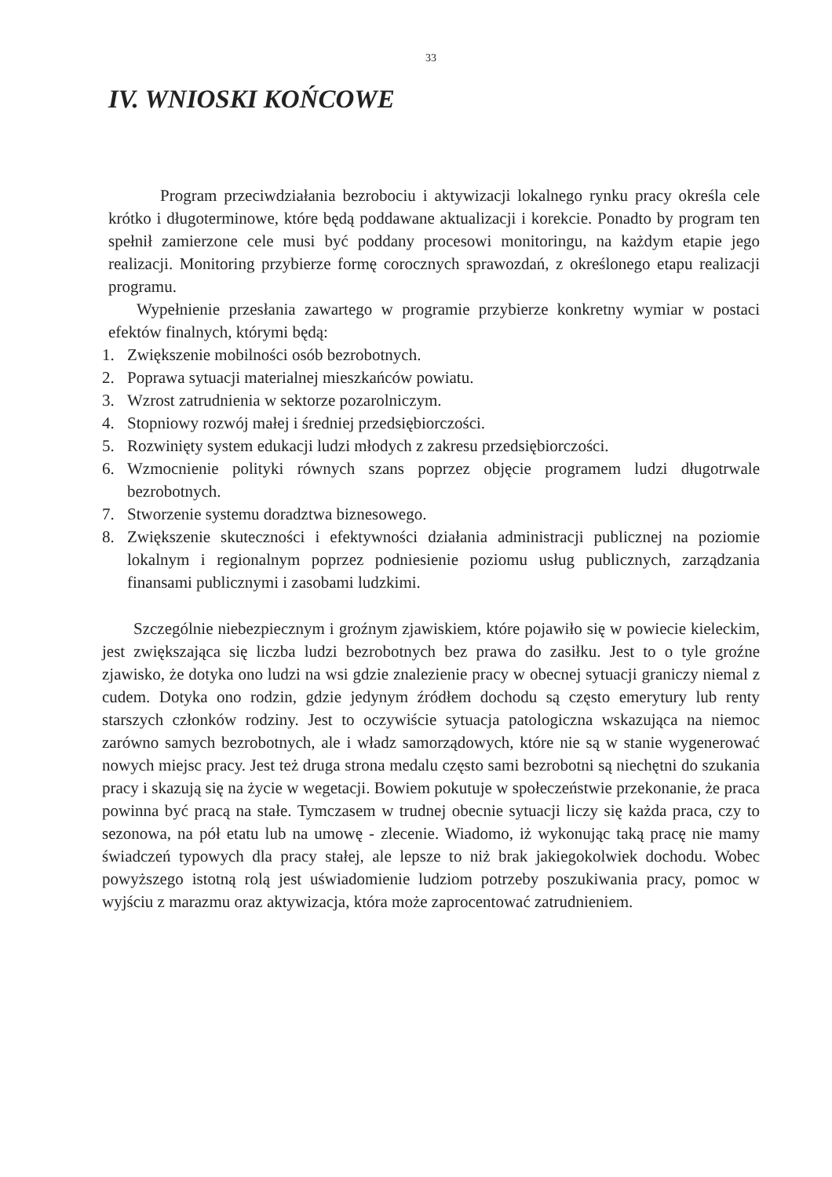33
IV. WNIOSKI KOŃCOWE
Program przeciwdziałania bezrobociu i aktywizacji lokalnego rynku pracy określa cele krótko i długoterminowe, które będą poddawane aktualizacji i korekcie. Ponadto by program ten spełnił zamierzone cele musi być poddany procesowi monitoringu, na każdym etapie jego realizacji. Monitoring przybierze formę corocznych sprawozdań, z określonego etapu realizacji programu.
Wypełnienie przesłania zawartego w programie przybierze konkretny wymiar w postaci efektów finalnych, którymi będą:
1. Zwiększenie mobilności osób bezrobotnych.
2. Poprawa sytuacji materialnej mieszkańców powiatu.
3. Wzrost zatrudnienia w sektorze pozarolniczym.
4. Stopniowy rozwój małej i średniej przedsiębiorczości.
5. Rozwinięty system edukacji ludzi młodych z zakresu przedsiębiorczości.
6. Wzmocnienie polityki równych szans poprzez objęcie programem ludzi długotrwale bezrobotnych.
7. Stworzenie systemu doradztwa biznesowego.
8. Zwiększenie skuteczności i efektywności działania administracji publicznej na poziomie lokalnym i regionalnym poprzez podniesienie poziomu usług publicznych, zarządzania finansami publicznymi i zasobami ludzkimi.
Szczególnie niebezpiecznym i groźnym zjawiskiem, które pojawiło się w powiecie kieleckim, jest zwiększająca się liczba ludzi bezrobotnych bez prawa do zasiłku. Jest to o tyle groźne zjawisko, że dotyka ono ludzi na wsi gdzie znalezienie pracy w obecnej sytuacji graniczy niemal z cudem. Dotyka ono rodzin, gdzie jedynym źródłem dochodu są często emerytury lub renty starszych członków rodziny. Jest to oczywiście sytuacja patologiczna wskazująca na niemoc zarówno samych bezrobotnych, ale i władz samorządowych, które nie są w stanie wygenerować nowych miejsc pracy. Jest też druga strona medalu często sami bezrobotni są niechętni do szukania pracy i skazują się na życie w wegetacji. Bowiem pokutuje w społeczeństwie przekonanie, że praca powinna być pracą na stałe. Tymczasem w trudnej obecnie sytuacji liczy się każda praca, czy to sezonowa, na pół etatu lub na umowę - zlecenie. Wiadomo, iż wykonując taką pracę nie mamy świadczeń typowych dla pracy stałej, ale lepsze to niż brak jakiegokolwiek dochodu. Wobec powyższego istotną rolą jest uświadomienie ludziom potrzeby poszukiwania pracy, pomoc w wyjściu z marazmu oraz aktywizacja, która może zaprocentować zatrudnieniem.